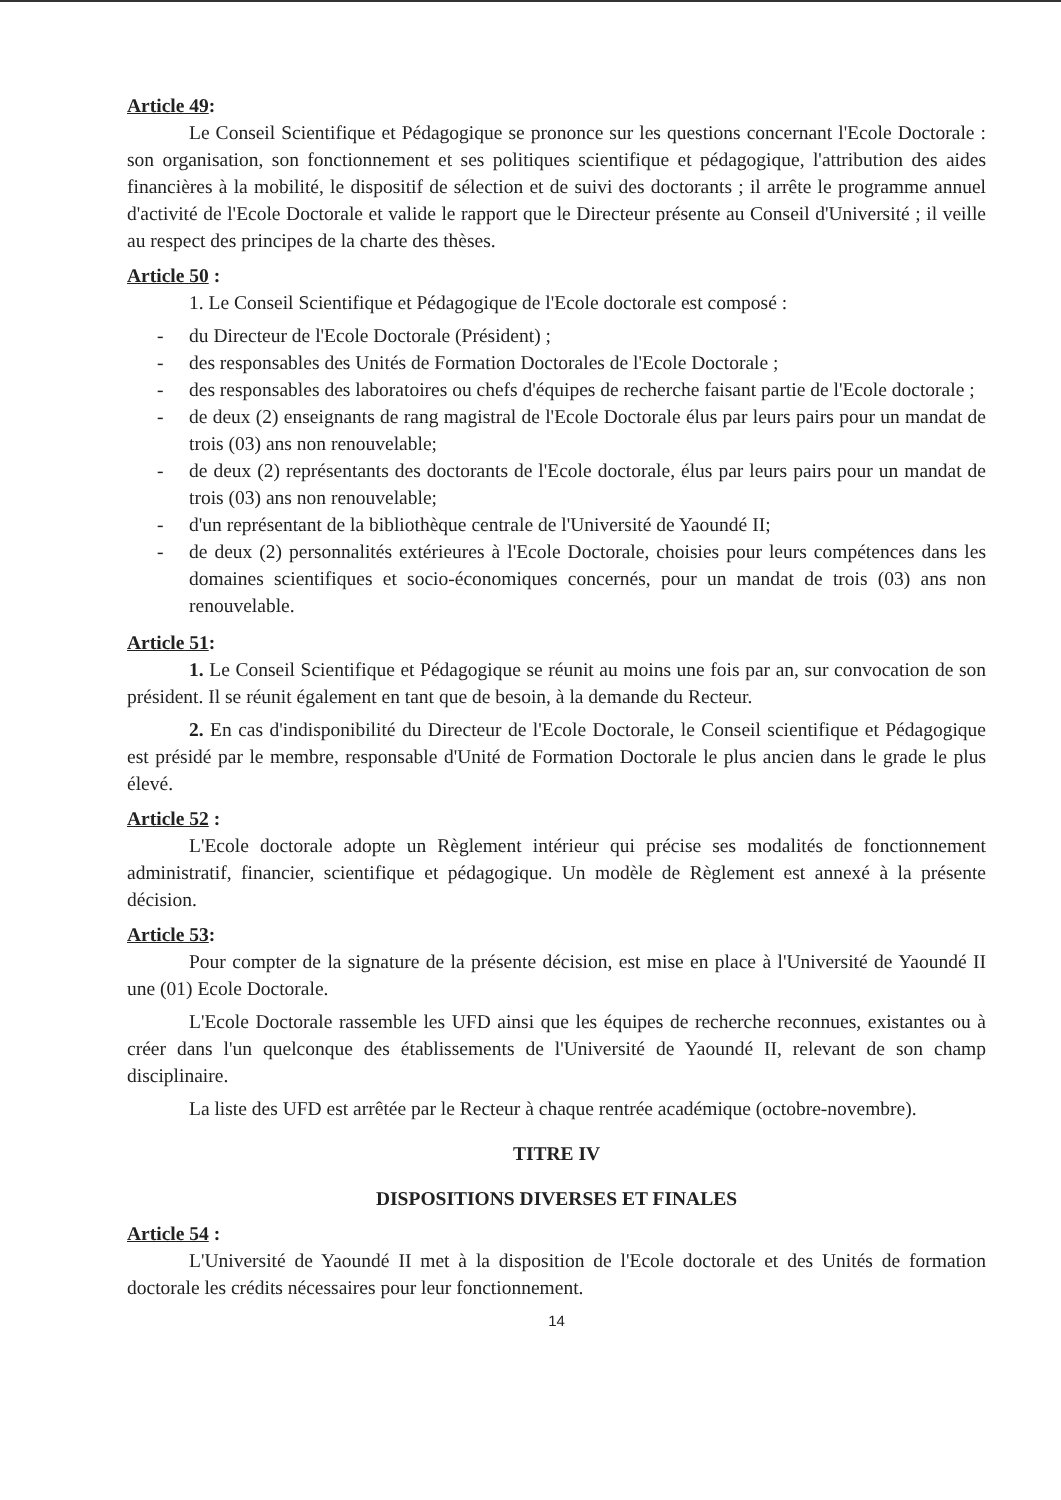Article 49:
Le Conseil Scientifique et Pédagogique se prononce sur les questions concernant l'Ecole Doctorale : son organisation, son fonctionnement et ses politiques scientifique et pédagogique, l'attribution des aides financières à la mobilité, le dispositif de sélection et de suivi des doctorants ; il arrête le programme annuel d'activité de l'Ecole Doctorale et valide le rapport que le Directeur présente au Conseil d'Université ; il veille au respect des principes de la charte des thèses.
Article 50 :
1. Le Conseil Scientifique et Pédagogique de l'Ecole doctorale est composé :
- du Directeur de l'Ecole Doctorale (Président) ;
- des responsables des Unités de Formation Doctorales de l'Ecole Doctorale ;
- des responsables des laboratoires ou chefs d'équipes de recherche faisant partie de l'Ecole doctorale ;
- de deux (2) enseignants de rang magistral de l'Ecole Doctorale élus par leurs pairs pour un mandat de trois (03) ans non renouvelable;
- de deux (2) représentants des doctorants de l'Ecole doctorale, élus par leurs pairs pour un mandat de trois (03) ans non renouvelable;
- d'un représentant de la bibliothèque centrale de l'Université de Yaoundé II;
- de deux (2) personnalités extérieures à l'Ecole Doctorale, choisies pour leurs compétences dans les domaines scientifiques et socio-économiques concernés, pour un mandat de trois (03) ans non renouvelable.
Article 51:
1. Le Conseil Scientifique et Pédagogique se réunit au moins une fois par an, sur convocation de son président. Il se réunit également en tant que de besoin, à la demande du Recteur.
2. En cas d'indisponibilité du Directeur de l'Ecole Doctorale, le Conseil scientifique et Pédagogique est présidé par le membre, responsable d'Unité de Formation Doctorale le plus ancien dans le grade le plus élevé.
Article 52 :
L'Ecole doctorale adopte un Règlement intérieur qui précise ses modalités de fonctionnement administratif, financier, scientifique et pédagogique. Un modèle de Règlement est annexé à la présente décision.
Article 53:
Pour compter de la signature de la présente décision, est mise en place à l'Université de Yaoundé II une (01) Ecole Doctorale.
L'Ecole Doctorale rassemble les UFD ainsi que les équipes de recherche reconnues, existantes ou à créer dans l'un quelconque des établissements de l'Université de Yaoundé II, relevant de son champ disciplinaire.
La liste des UFD est arrêtée par le Recteur à chaque rentrée académique (octobre-novembre).
TITRE IV
DISPOSITIONS DIVERSES ET FINALES
Article 54 :
L'Université de Yaoundé II met à la disposition de l'Ecole doctorale et des Unités de formation doctorale les crédits nécessaires pour leur fonctionnement.
14